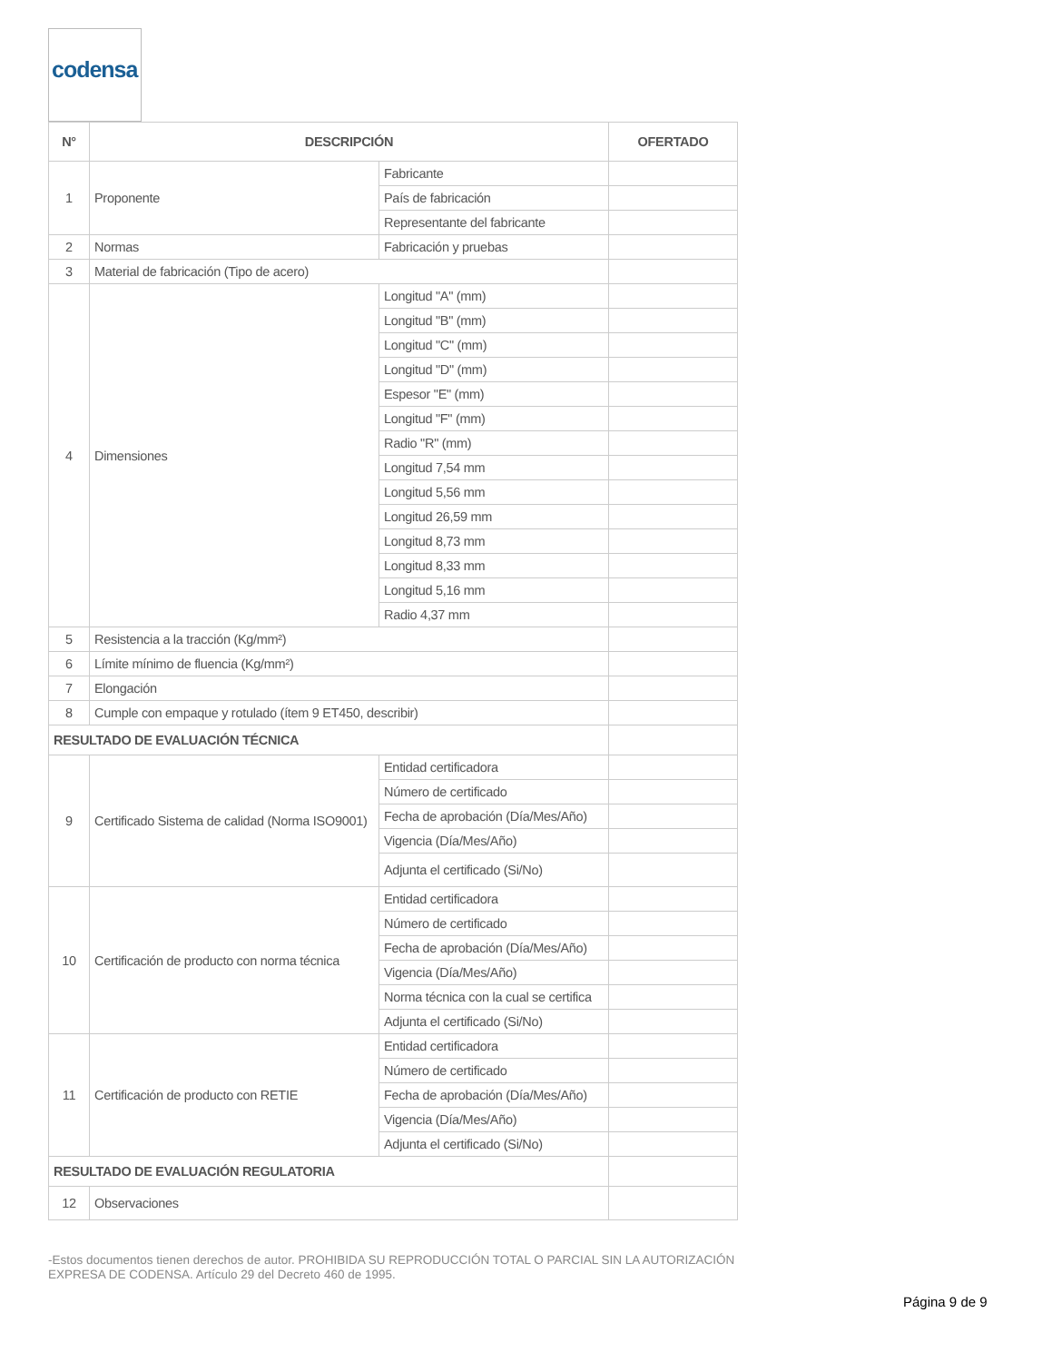codensa
| N° | DESCRIPCIÓN | | OFERTADO |
| --- | --- | --- | --- |
| 1 | Proponente | Fabricante | |
| | | País de fabricación | |
| | | Representante del fabricante | |
| 2 | Normas | Fabricación y pruebas | |
| 3 | Material de fabricación (Tipo de acero) | | |
| 4 | Dimensiones | Longitud "A" (mm) | |
| | | Longitud "B" (mm) | |
| | | Longitud "C" (mm) | |
| | | Longitud "D" (mm) | |
| | | Espesor "E" (mm) | |
| | | Longitud "F" (mm) | |
| | | Radio "R" (mm) | |
| | | Longitud 7,54 mm | |
| | | Longitud 5,56 mm | |
| | | Longitud 26,59 mm | |
| | | Longitud 8,73 mm | |
| | | Longitud 8,33 mm | |
| | | Longitud 5,16 mm | |
| | | Radio 4,37 mm | |
| 5 | Resistencia a la tracción (Kg/mm²) | | |
| 6 | Límite mínimo de fluencia (Kg/mm²) | | |
| 7 | Elongación | | |
| 8 | Cumple con empaque y rotulado (ítem 9 ET450, describir) | | |
| RESULTADO DE EVALUACIÓN TÉCNICA | | | |
| 9 | Certificado Sistema de calidad (Norma ISO9001) | Entidad certificadora | |
| | | Número de certificado | |
| | | Fecha de aprobación (Día/Mes/Año) | |
| | | Vigencia (Día/Mes/Año) | |
| | | Adjunta el certificado (Si/No) | |
| 10 | Certificación de producto con norma técnica | Entidad certificadora | |
| | | Número de certificado | |
| | | Fecha de aprobación (Día/Mes/Año) | |
| | | Vigencia (Día/Mes/Año) | |
| | | Norma técnica con la cual se certifica | |
| | | Adjunta el certificado (Si/No) | |
| 11 | Certificación de producto con RETIE | Entidad certificadora | |
| | | Número de certificado | |
| | | Fecha de aprobación (Día/Mes/Año) | |
| | | Vigencia (Día/Mes/Año) | |
| | | Adjunta el certificado (Si/No) | |
| RESULTADO DE EVALUACIÓN REGULATORIA | | | |
| 12 | Observaciones | | |
-Estos documentos tienen derechos de autor. PROHIBIDA SU REPRODUCCIÓN TOTAL O PARCIAL SIN LA AUTORIZACIÓN EXPRESA DE CODENSA. Artículo 29 del Decreto 460 de 1995.
Página 9 de 9